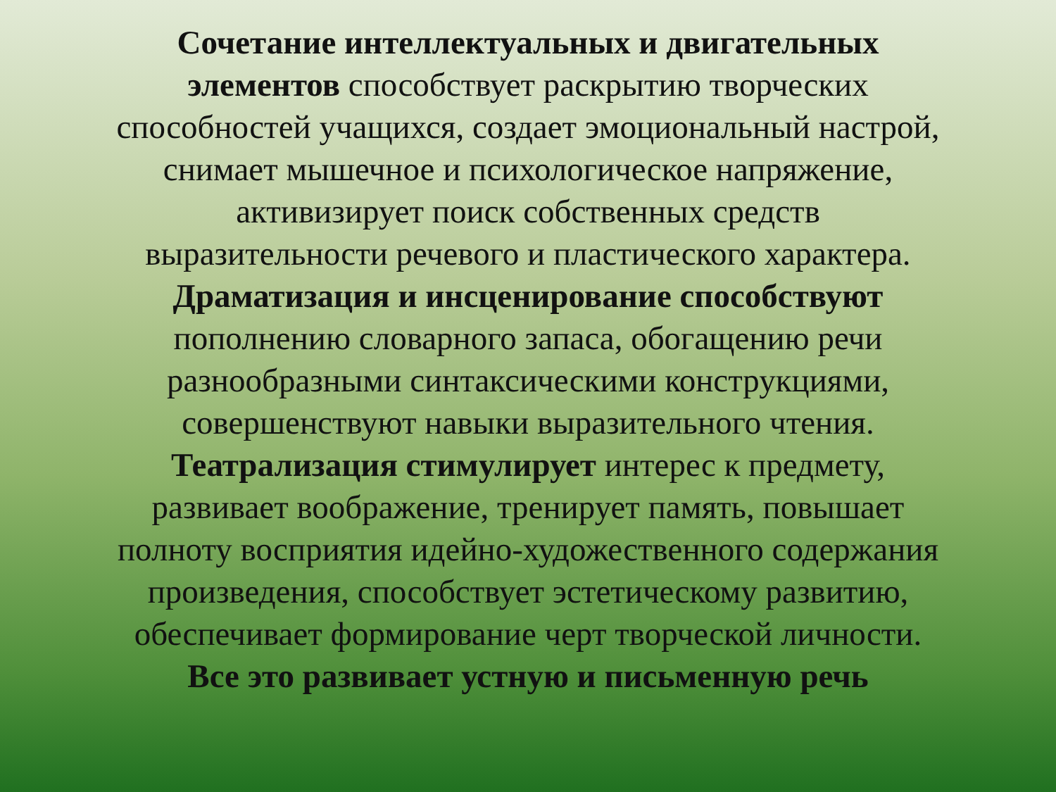Сочетание интеллектуальных и двигательных
элементов способствует раскрытию творческих
способностей учащихся, создает эмоциональный настрой,
снимает мышечное и психологическое напряжение,
активизирует поиск собственных средств
выразительности речевого и пластического характера.
Драматизация и инсценирование способствуют
пополнению словарного запаса, обогащению речи
разнообразными синтаксическими конструкциями,
совершенствуют навыки выразительного чтения.
Театрализация стимулирует интерес к предмету,
развивает воображение, тренирует память, повышает
полноту восприятия идейно-художественного содержания
произведения, способствует эстетическому развитию,
обеспечивает формирование черт творческой личности.
Все это развивает устную и письменную речь